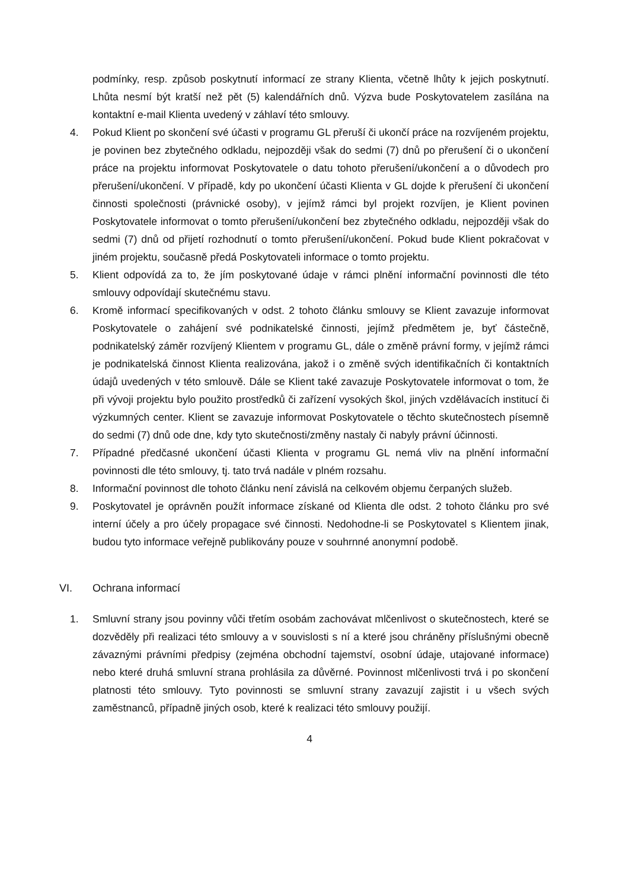podmínky, resp. způsob poskytnutí informací ze strany Klienta, včetně lhůty k jejich poskytnutí. Lhůta nesmí být kratší než pět (5) kalendářních dnů. Výzva bude Poskytovatelem zasílána na kontaktní e-mail Klienta uvedený v záhlaví této smlouvy.
4. Pokud Klient po skončení své účasti v programu GL přeruší či ukončí práce na rozvíjeném projektu, je povinen bez zbytečného odkladu, nejpozději však do sedmi (7) dnů po přerušení či o ukončení práce na projektu informovat Poskytovatele o datu tohoto přerušení/ukončení a o důvodech pro přerušení/ukončení. V případě, kdy po ukončení účasti Klienta v GL dojde k přerušení či ukončení činnosti společnosti (právnické osoby), v jejímž rámci byl projekt rozvíjen, je Klient povinen Poskytovatele informovat o tomto přerušení/ukončení bez zbytečného odkladu, nejpozději však do sedmi (7) dnů od přijetí rozhodnutí o tomto přerušení/ukončení. Pokud bude Klient pokračovat v jiném projektu, současně předá Poskytovateli informace o tomto projektu.
5. Klient odpovídá za to, že jím poskytované údaje v rámci plnění informační povinnosti dle této smlouvy odpovídají skutečnému stavu.
6. Kromě informací specifikovaných v odst. 2 tohoto článku smlouvy se Klient zavazuje informovat Poskytovatele o zahájení své podnikatelské činnosti, jejímž předmětem je, byť částečně, podnikatelský záměr rozvíjený Klientem v programu GL, dále o změně právní formy, v jejímž rámci je podnikatelská činnost Klienta realizována, jakož i o změně svých identifikačních či kontaktních údajů uvedených v této smlouvě. Dále se Klient také zavazuje Poskytovatele informovat o tom, že při vývoji projektu bylo použito prostředků či zařízení vysokých škol, jiných vzdělávacích institucí či výzkumných center. Klient se zavazuje informovat Poskytovatele o těchto skutečnostech písemně do sedmi (7) dnů ode dne, kdy tyto skutečnosti/změny nastaly či nabyly právní účinnosti.
7. Případné předčasné ukončení účasti Klienta v programu GL nemá vliv na plnění informační povinnosti dle této smlouvy, tj. tato trvá nadále v plném rozsahu.
8. Informační povinnost dle tohoto článku není závislá na celkovém objemu čerpaných služeb.
9. Poskytovatel je oprávněn použít informace získané od Klienta dle odst. 2 tohoto článku pro své interní účely a pro účely propagace své činnosti. Nedohodne-li se Poskytovatel s Klientem jinak, budou tyto informace veřejně publikovány pouze v souhrnné anonymní podobě.
VI. Ochrana informací
1. Smluvní strany jsou povinny vůči třetím osobám zachovávat mlčenlivost o skutečnostech, které se dozvěděly při realizaci této smlouvy a v souvislosti s ní a které jsou chráněny příslušnými obecně závaznými právními předpisy (zejména obchodní tajemství, osobní údaje, utajované informace) nebo které druhá smluvní strana prohlásila za důvěrné. Povinnost mlčenlivosti trvá i po skončení platnosti této smlouvy. Tyto povinnosti se smluvní strany zavazují zajistit i u všech svých zaměstnanců, případně jiných osob, které k realizaci této smlouvy použijí.
4